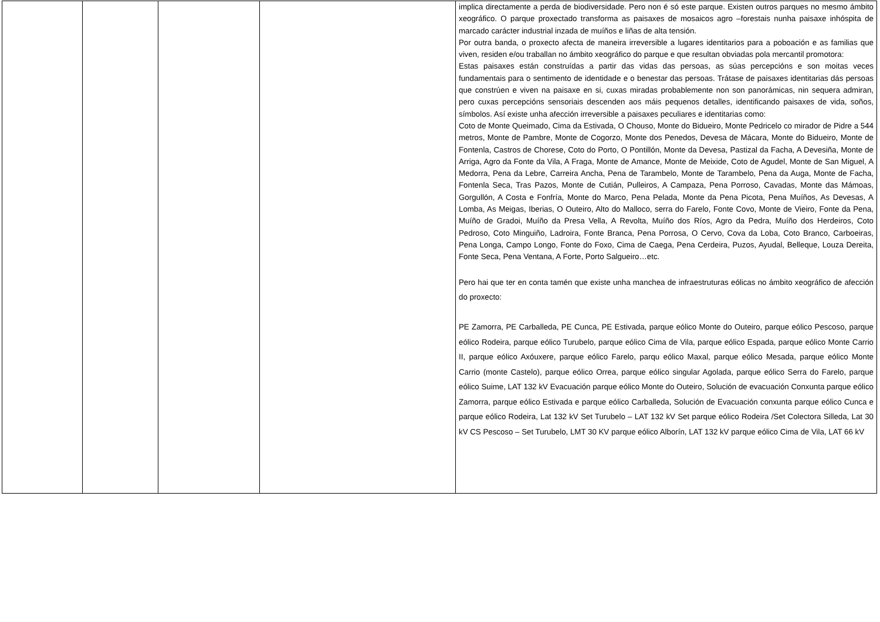| | | | | implica directamente a perda de biodiversidade. Pero non é só este parque. Existen outros parques no mesmo ámbito xeográfico. O parque proxectado transforma as paisaxes de mosaicos agro –forestais nunha paisaxe inhóspita de marcado carácter industrial inzada de muíños e liñas de alta tensión. Por outra banda, o proxecto afecta de maneira irreversible a lugares identitarios para a poboación e as familias que viven, residen e/ou traballan no ámbito xeográfico do parque e que resultan obviadas pola mercantil promotora: Estas paisaxes están construídas a partir das vidas das persoas, as súas percepcións e son moitas veces fundamentais para o sentimento de identidade e o benestar das persoas. Trátase de paisaxes identitarias dás persoas que constrúen e viven na paisaxe en si, cuxas miradas probablemente non son panorámicas, nin sequera admiran, pero cuxas percepcións sensoriais descenden aos máis pequenos detalles, identificando paisaxes de vida, soños, símbolos. Así existe unha afección irreversible a paisaxes peculiares e identitarias como: Coto de Monte Queimado, Cima da Estivada, O Chouso, Monte do Bidueiro, Monte Pedricelo co mirador de Pidre a 544 metros, Monte de Pambre, Monte de Cogorzo, Monte dos Penedos, Devesa de Mácara, Monte do Bidueiro, Monte de Fontenla, Castros de Chorese, Coto do Porto, O Pontillón, Monte da Devesa, Pastizal da Facha, A Devesiña, Monte de Arriga, Agro da Fonte da Vila, A Fraga, Monte de Amance, Monte de Meixide, Coto de Agudel, Monte de San Miguel, A Medorra, Pena da Lebre, Carreira Ancha, Pena de Tarambelo, Monte de Tarambelo, Pena da Auga, Monte de Facha, Fontenla Seca, Tras Pazos, Monte de Cutián, Pulleiros, A Campaza, Pena Porroso, Cavadas, Monte das Mámoas, Gorgullón, A Costa e Fonfría, Monte do Marco, Pena Pelada, Monte da Pena Picota, Pena Muíños, As Devesas, A Lomba, As Meigas, Iberias, O Outeiro, Alto do Malloco, serra do Farelo, Fonte Covo, Monte de Vieiro, Fonte da Pena, Muíño de Gradoi, Muíño da Presa Vella, A Revolta, Muíño dos Ríos, Agro da Pedra, Muíño dos Herdeiros, Coto Pedroso, Coto Minguiño, Ladroira, Fonte Branca, Pena Porrosa, O Cervo, Cova da Loba, Coto Branco, Carboeiras, Pena Longa, Campo Longo, Fonte do Foxo, Cima de Caega, Pena Cerdeira, Puzos, Ayudal, Belleque, Louza Dereita, Fonte Seca, Pena Ventana, A Forte, Porto Salgueiro…etc. Pero hai que ter en conta tamén que existe unha manchea de infraestruturas eólicas no ámbito xeográfico de afección do proxecto: PE Zamorra, PE Carballeda, PE Cunca, PE Estivada, parque eólico Monte do Outeiro, parque eólico Pescoso, parque eólico Rodeira, parque eólico Turubelo, parque eólico Cima de Vila, parque eólico Espada, parque eólico Monte Carrio II, parque eólico Axóuxere, parque eólico Farelo, parqu eólico Maxal, parque eólico Mesada, parque eólico Monte Carrio (monte Castelo), parque eólico Orrea, parque eólico singular Agolada, parque eólico Serra do Farelo, parque eólico Suime, LAT 132 kV Evacuación parque eólico Monte do Outeiro, Solución de evacuación Conxunta parque eólico Zamorra, parque eólico Estivada e parque eólico Carballeda, Solución de Evacuación conxunta parque eólico Cunca e parque eólico Rodeira, Lat 132 kV Set Turubelo – LAT 132 kV Set parque eólico Rodeira /Set Colectora Silleda, Lat 30 kV CS Pescoso – Set Turubelo, LMT 30 KV parque eólico Alborín, LAT 132 kV parque eólico Cima de Vila, LAT 66 kV |